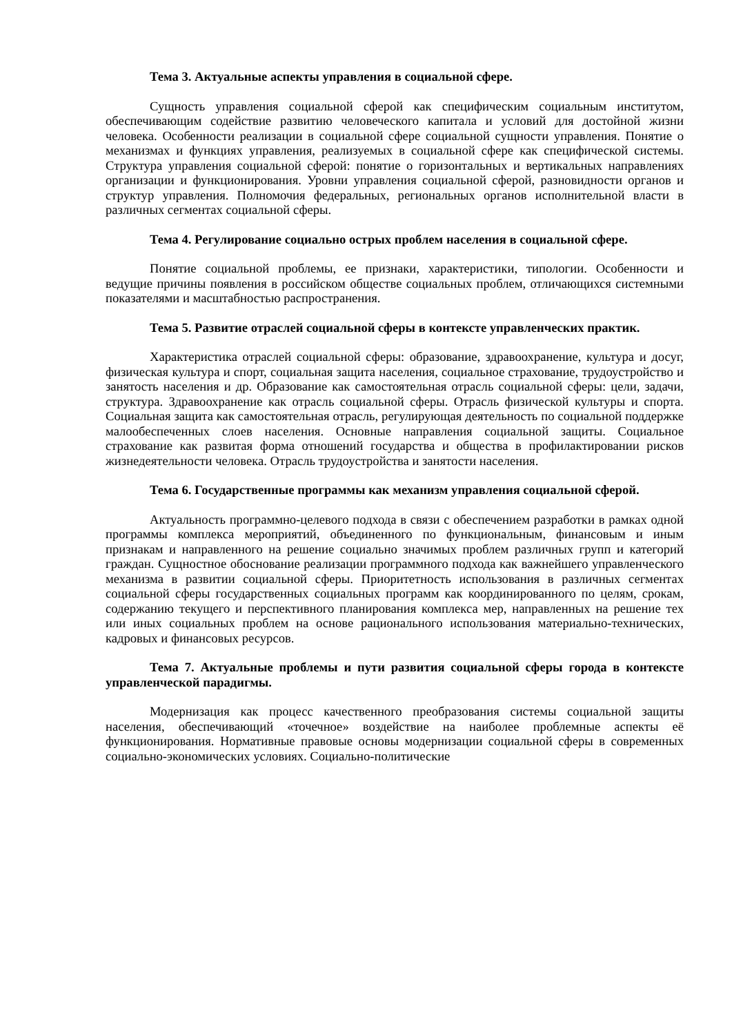Тема 3. Актуальные аспекты управления в социальной сфере.
Сущность управления социальной сферой как специфическим социальным институтом, обеспечивающим содействие развитию человеческого капитала и условий для достойной жизни человека. Особенности реализации в социальной сфере социальной сущности управления. Понятие о механизмах и функциях управления, реализуемых в социальной сфере как специфической системы. Структура управления социальной сферой: понятие о горизонтальных и вертикальных направлениях организации и функционирования. Уровни управления социальной сферой, разновидности органов и структур управления. Полномочия федеральных, региональных органов исполнительной власти в различных сегментах социальной сферы.
Тема 4. Регулирование социально острых проблем населения в социальной сфере.
Понятие социальной проблемы, ее признаки, характеристики, типологии. Особенности и ведущие причины появления в российском обществе социальных проблем, отличающихся системными показателями и масштабностью распространения.
Тема 5. Развитие отраслей социальной сферы в контексте управленческих практик.
Характеристика отраслей социальной сферы: образование, здравоохранение, культура и досуг, физическая культура и спорт, социальная защита населения, социальное страхование, трудоустройство и занятость населения и др. Образование как самостоятельная отрасль социальной сферы: цели, задачи, структура. Здравоохранение как отрасль социальной сферы. Отрасль физической культуры и спорта. Социальная защита как самостоятельная отрасль, регулирующая деятельность по социальной поддержке малообеспеченных слоев населения. Основные направления социальной защиты. Социальное страхование как развитая форма отношений государства и общества в профилактировании рисков жизнедеятельности человека. Отрасль трудоустройства и занятости населения.
Тема 6. Государственные программы как механизм управления социальной сферой.
Актуальность программно-целевого подхода в связи с обеспечением разработки в рамках одной программы комплекса мероприятий, объединенного по функциональным, финансовым и иным признакам и направленного на решение социально значимых проблем различных групп и категорий граждан. Сущностное обоснование реализации программного подхода как важнейшего управленческого механизма в развитии социальной сферы. Приоритетность использования в различных сегментах социальной сферы государственных социальных программ как координированного по целям, срокам, содержанию текущего и перспективного планирования комплекса мер, направленных на решение тех или иных социальных проблем на основе рационального использования материально-технических, кадровых и финансовых ресурсов.
Тема 7. Актуальные проблемы и пути развития социальной сферы города в контексте управленческой парадигмы.
Модернизация как процесс качественного преобразования системы социальной защиты населения, обеспечивающий «точечное» воздействие на наиболее проблемные аспекты её функционирования. Нормативные правовые основы модернизации социальной сферы в современных социально-экономических условиях. Социально-политические